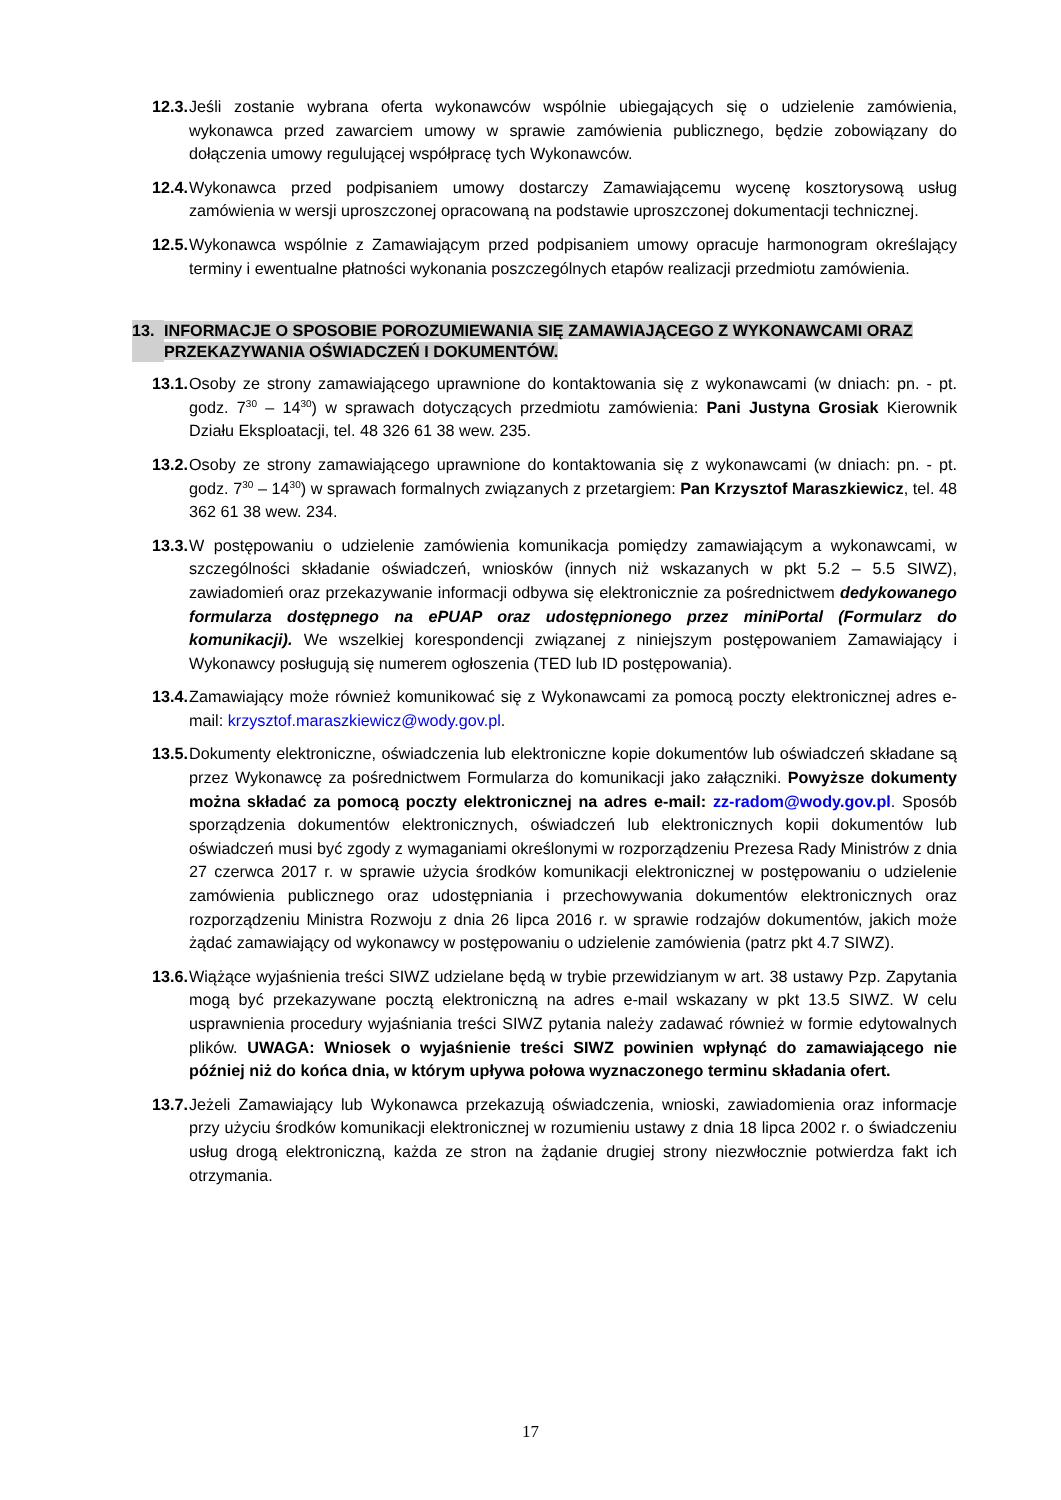12.3. Jeśli zostanie wybrana oferta wykonawców wspólnie ubiegających się o udzielenie zamówienia, wykonawca przed zawarciem umowy w sprawie zamówienia publicznego, będzie zobowiązany do dołączenia umowy regulującej współpracę tych Wykonawców.
12.4. Wykonawca przed podpisaniem umowy dostarczy Zamawiającemu wycenę kosztorysową usług zamówienia w wersji uproszczonej opracowaną na podstawie uproszczonej dokumentacji technicznej.
12.5. Wykonawca wspólnie z Zamawiającym przed podpisaniem umowy opracuje harmonogram określający terminy i ewentualne płatności wykonania poszczególnych etapów realizacji przedmiotu zamówienia.
13. INFORMACJE O SPOSOBIE POROZUMIEWANIA SIĘ ZAMAWIAJĄCEGO Z WYKONAWCAMI ORAZ PRZEKAZYWANIA OŚWIADCZEŃ I DOKUMENTÓW.
13.1. Osoby ze strony zamawiającego uprawnione do kontaktowania się z wykonawcami (w dniach: pn. - pt. godz. 7<sup>30</sup> – 14<sup>30</sup>) w sprawach dotyczących przedmiotu zamówienia: Pani Justyna Grosiak Kierownik Działu Eksploatacji, tel. 48 326 61 38 wew. 235.
13.2. Osoby ze strony zamawiającego uprawnione do kontaktowania się z wykonawcami (w dniach: pn. - pt. godz. 7<sup>30</sup> – 14<sup>30</sup>) w sprawach formalnych związanych z przetargiem: Pan Krzysztof Maraszkiewicz, tel. 48 362 61 38 wew. 234.
13.3. W postępowaniu o udzielenie zamówienia komunikacja pomiędzy zamawiającym a wykonawcami, w szczególności składanie oświadczeń, wniosków (innych niż wskazanych w pkt 5.2 – 5.5 SIWZ), zawiadomień oraz przekazywanie informacji odbywa się elektronicznie za pośrednictwem dedykowanego formularza dostępnego na ePUAP oraz udostępnionego przez miniPortal (Formularz do komunikacji). We wszelkiej korespondencji związanej z niniejszym postępowaniem Zamawiający i Wykonawcy posługują się numerem ogłoszenia (TED lub ID postępowania).
13.4. Zamawiający może również komunikować się z Wykonawcami za pomocą poczty elektronicznej adres e-mail: krzysztof.maraszkiewicz@wody.gov.pl.
13.5. Dokumenty elektroniczne, oświadczenia lub elektroniczne kopie dokumentów lub oświadczeń składane są przez Wykonawcę za pośrednictwem Formularza do komunikacji jako załączniki. Powyższe dokumenty można składać za pomocą poczty elektronicznej na adres e-mail: zz-radom@wody.gov.pl. Sposób sporządzenia dokumentów elektronicznych, oświadczeń lub elektronicznych kopii dokumentów lub oświadczeń musi być zgody z wymaganiami określonymi w rozporządzeniu Prezesa Rady Ministrów z dnia 27 czerwca 2017 r. w sprawie użycia środków komunikacji elektronicznej w postępowaniu o udzielenie zamówienia publicznego oraz udostępniania i przechowywania dokumentów elektronicznych oraz rozporządzeniu Ministra Rozwoju z dnia 26 lipca 2016 r. w sprawie rodzajów dokumentów, jakich może żądać zamawiający od wykonawcy w postępowaniu o udzielenie zamówienia (patrz pkt 4.7 SIWZ).
13.6. Wiążące wyjaśnienia treści SIWZ udzielane będą w trybie przewidzianym w art. 38 ustawy Pzp. Zapytania mogą być przekazywane pocztą elektroniczną na adres e-mail wskazany w pkt 13.5 SIWZ. W celu usprawnienia procedury wyjaśniania treści SIWZ pytania należy zadawać również w formie edytowalnych plików. UWAGA: Wniosek o wyjaśnienie treści SIWZ powinien wpłynąć do zamawiającego nie później niż do końca dnia, w którym upływa połowa wyznaczonego terminu składania ofert.
13.7. Jeżeli Zamawiający lub Wykonawca przekazują oświadczenia, wnioski, zawiadomienia oraz informacje przy użyciu środków komunikacji elektronicznej w rozumieniu ustawy z dnia 18 lipca 2002 r. o świadczeniu usług drogą elektroniczną, każda ze stron na żądanie drugiej strony niezwłocznie potwierdza fakt ich otrzymania.
17